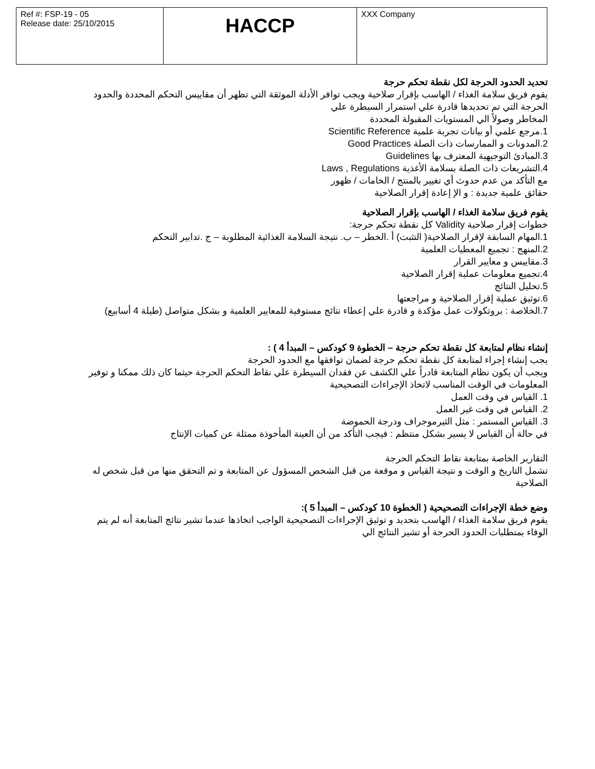| Ref #: FSP-19 - 05 Release date: 25/10/2015 | HACCP | XXX Company |
تحديد الحدود الحرجة لكل نقطة تحكم حرجة
يقوم فريق سلامة الغذاء / الهاسب بإقرار صلاحية ويجب توافر الأدلة الموثقة التي تظهر أن مقاييس التحكم المحددة والحدود الحرجة التي تم تحديدها قادرة علي استمرار السيطرة علي
المخاطر وصولاً الي المستويات المقبولة المحددة
1.مرجع علمي أو بيانات تجربة علمية Scientific Reference
2.المدونات و الممارسات ذات الصلة Good Practices
3.المبادئ التوجيهية المعترف بها Guidelines
4.التشريعات ذات الصلة بسلامة الأغذية Laws , Regulations
مع التأكد من عدم حدوث أي تغيير بالمنتج / الخامات / ظهور
حقائق علمية جديدة : و الإ إعادة إقرار الصلاحية
يقوم فريق سلامة الغذاء / الهاسب بإقرار الصلاحية
خطوات إقرار صلاحية Validity كل نقطة تحكم حرجة:
1.المهام السابقة لإقرار الصلاحية( التثبت) أ .الخطر – ب. نتيجة السلامة الغذائية المطلوبة – ج .تدابير التحكم
2.المنهج : تجميع المعطيات العلمية
3.مقاييس و معايير القرار
4.تجميع معلومات عملية إقرار الصلاحية
5.تحليل النتائج
6.توثيق عملية إقرار الصلاحية و مراجعتها
7.الخلاصة : بروتكولات عمل مؤكدة و قادرة علي إعطاء نتائج مستوفية للمعايير العلمية و بشكل متواصل (طيلة 4 أسابيع)
إنشاء نظام لمتابعة كل نقطة تحكم حرجة – الخطوة 9 كودكس – المبدأ 4 ) :
يجب إنشاء إجراء لمتابعة كل نقطة تحكم حرجة لضمان توافقها مع الحدود الحرجة
ويجب أن يكون نظام المتابعة قادراً علي الكشف عن فقدان السيطرة علي نقاط التحكم الحرجة حيثما كان ذلك ممكنا و توفير المعلومات في الوقت المناسب لاتخاذ الإجراءات التصحيحية
1. القياس في وقت العمل
2. القياس في وقت غير العمل
3. القياس المستمر : مثل الثيرموجراف ودرجة الحموضة
في حالة أن القياس لا يسير بشكل منتظم : فيجب التأكد من أن العينة المأخوذة ممثلة عن كميات الإنتاج
التقارير الخاصة بمتابعة نقاط التحكم الحرجة
تشمل التاريخ و الوقت و نتيجة القياس و موقعة من قبل الشخص المسؤول عن المتابعة و تم التحقق منها من قبل شخص له الصلاحية
وضع خطة الإجراءات التصحيحية ( الخطوة 10 كودكس – المبدأ 5 ):
يقوم فريق سلامة الغذاء / الهاسب بتحديد و توثيق الإجراءات التصحيحية الواجب اتخاذها عندما تشير نتائج المتابعة أنه لم يتم الوفاء بمتطلبات الحدود الحرجة أو تشير النتائج الي